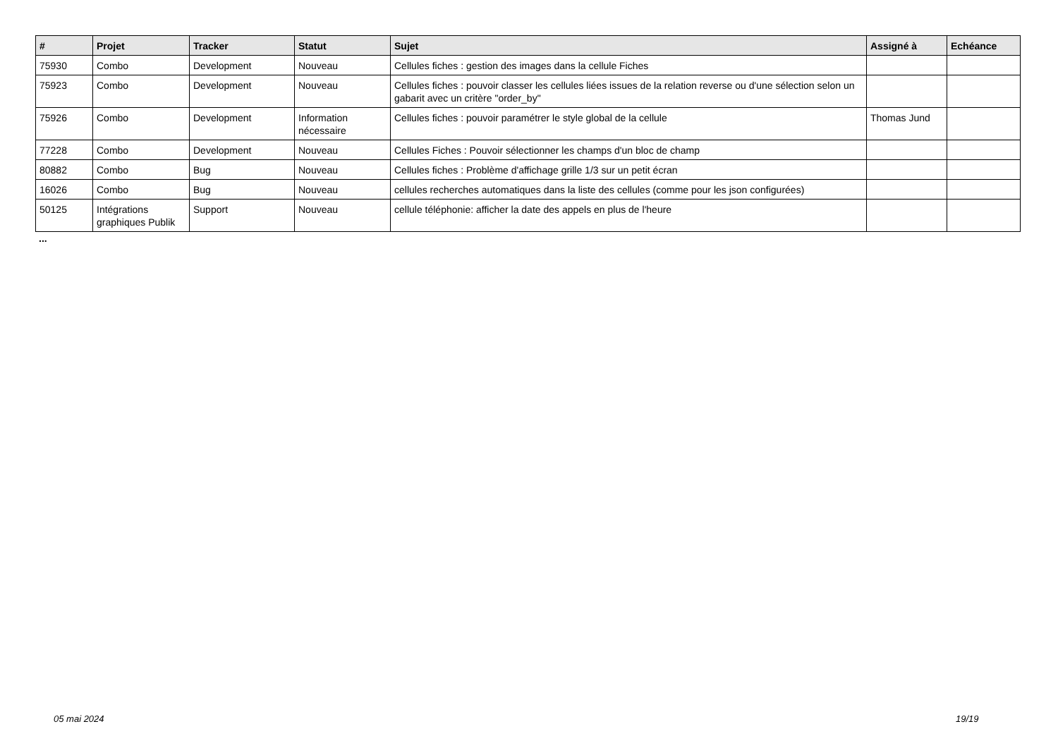| # | Projet | Tracker | Statut | Sujet | Assigné à | Echéance |
| --- | --- | --- | --- | --- | --- | --- |
| 75930 | Combo | Development | Nouveau | Cellules fiches : gestion des images dans la cellule Fiches | | |
| 75923 | Combo | Development | Nouveau | Cellules fiches : pouvoir classer les cellules liées issues de la relation reverse ou d'une sélection selon un gabarit avec un critère "order_by" | | |
| 75926 | Combo | Development | Information nécessaire | Cellules fiches : pouvoir paramétrer le style global de la cellule | Thomas Jund | |
| 77228 | Combo | Development | Nouveau | Cellules Fiches : Pouvoir sélectionner les champs d'un bloc de champ | | |
| 80882 | Combo | Bug | Nouveau | Cellules fiches : Problème d'affichage grille 1/3 sur un petit écran | | |
| 16026 | Combo | Bug | Nouveau | cellules recherches automatiques dans la liste des cellules (comme pour les json configurées) | | |
| 50125 | Intégrations graphiques Publik | Support | Nouveau | cellule téléphonie: afficher la date des appels en plus de l'heure | | |
...
05 mai 2024 19/19